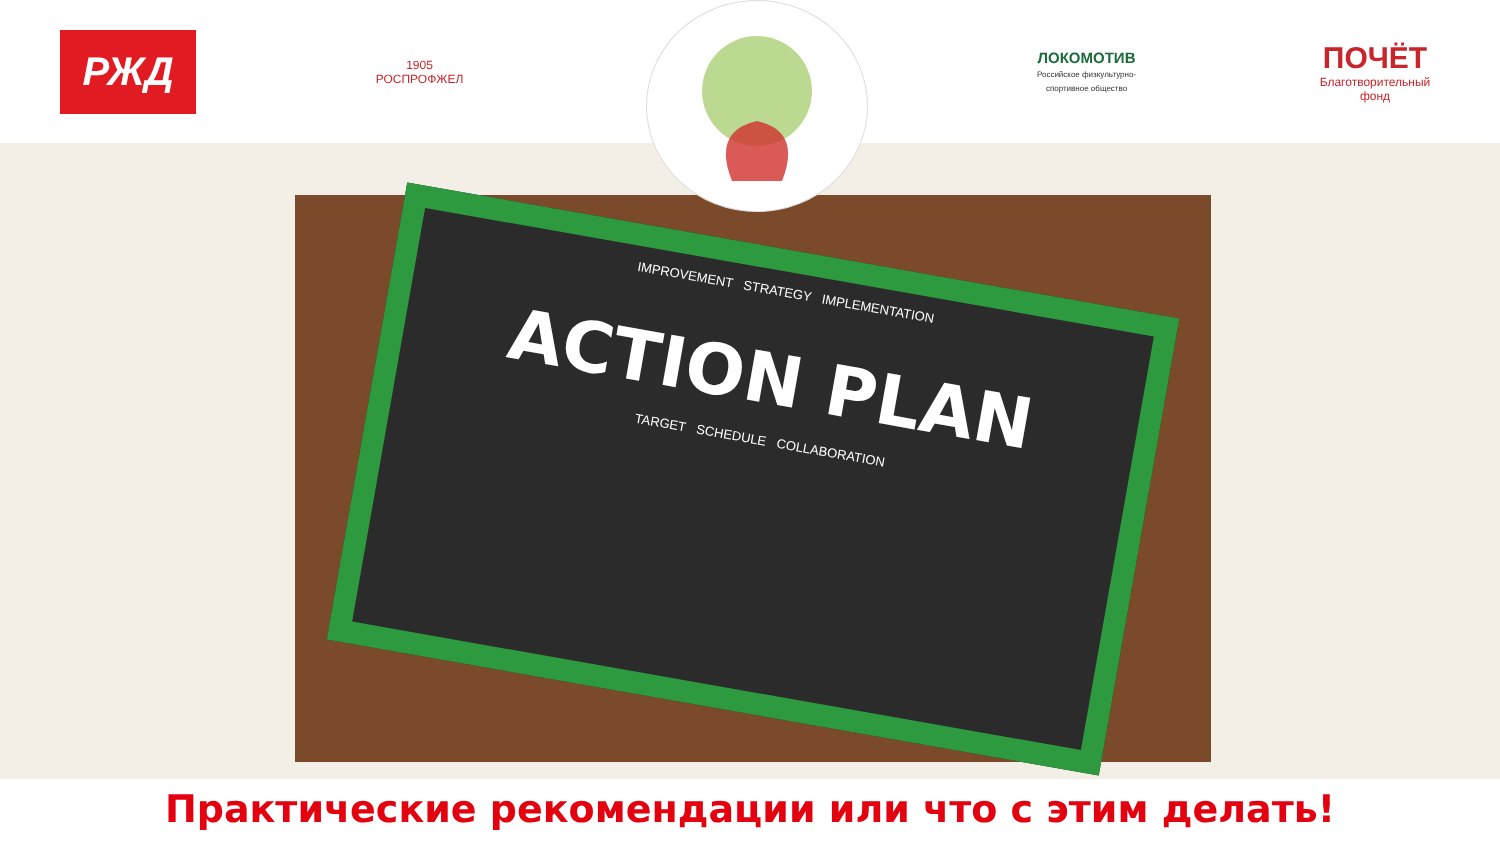РЖД
1905
РОСПРОФЖЕЛ
ЛОКОМОТИВ
Российское физкультурно-спортивное общество
ПОЧЁТ
Благотворительный фонд
IMPROVEMENT STRATEGY IMPLEMENTATION
ACTION PLAN
TARGET SCHEDULE COLLABORATION
Практические рекомендации или что с этим делать!